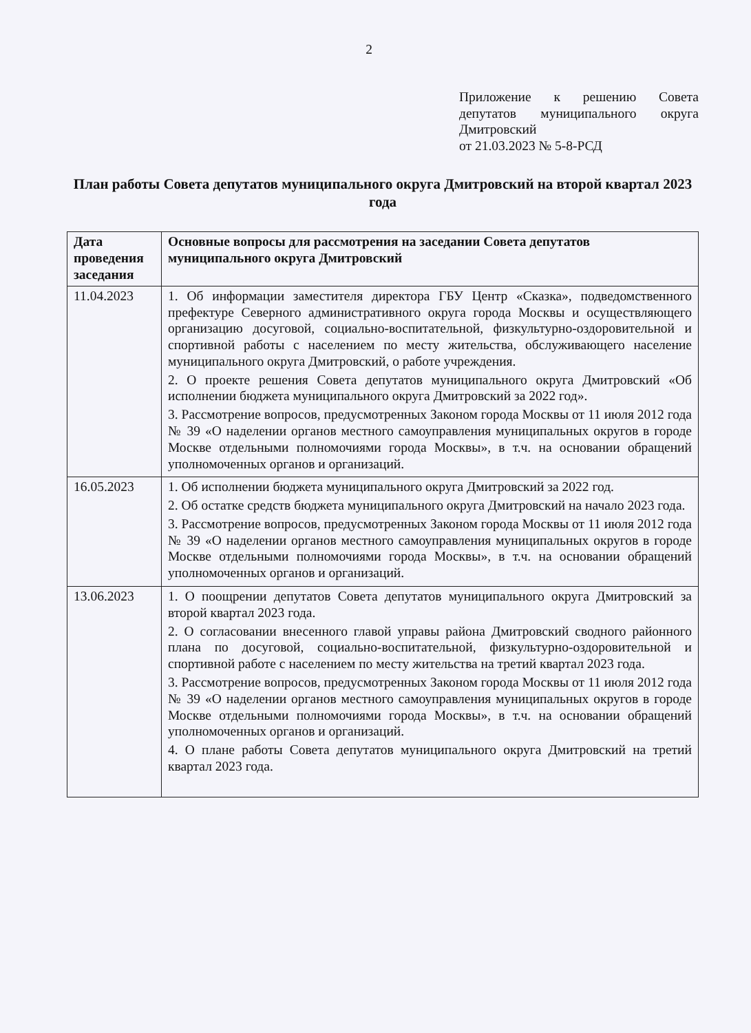2
Приложение к решению Совета депутатов муниципального округа Дмитровский
от 21.03.2023 № 5-8-РСД
План работы Совета депутатов муниципального округа Дмитровский на второй квартал 2023 года
| Дата проведения заседания | Основные вопросы для рассмотрения на заседании Совета депутатов муниципального округа Дмитровский |
| --- | --- |
| 11.04.2023 | 1. Об информации заместителя директора ГБУ Центр «Сказка», подведомственного префектуре Северного административного округа города Москвы и осуществляющего организацию досуговой, социально-воспитательной, физкультурно-оздоровительной и спортивной работы с населением по месту жительства, обслуживающего население муниципального округа Дмитровский, о работе учреждения. 2. О проекте решения Совета депутатов муниципального округа Дмитровский «Об исполнении бюджета муниципального округа Дмитровский за 2022 год». 3. Рассмотрение вопросов, предусмотренных Законом города Москвы от 11 июля 2012 года № 39 «О наделении органов местного самоуправления муниципальных округов в городе Москве отдельными полномочиями города Москвы», в т.ч. на основании обращений уполномоченных органов и организаций. |
| 16.05.2023 | 1. Об исполнении бюджета муниципального округа Дмитровский за 2022 год. 2. Об остатке средств бюджета муниципального округа Дмитровский на начало 2023 года. 3. Рассмотрение вопросов, предусмотренных Законом города Москвы от 11 июля 2012 года № 39 «О наделении органов местного самоуправления муниципальных округов в городе Москве отдельными полномочиями города Москвы», в т.ч. на основании обращений уполномоченных органов и организаций. |
| 13.06.2023 | 1. О поощрении депутатов Совета депутатов муниципального округа Дмитровский за второй квартал 2023 года. 2. О согласовании внесенного главой управы района Дмитровский сводного районного плана по досуговой, социально-воспитательной, физкультурно-оздоровительной и спортивной работе с населением по месту жительства на третий квартал 2023 года. 3. Рассмотрение вопросов, предусмотренных Законом города Москвы от 11 июля 2012 года № 39 «О наделении органов местного самоуправления муниципальных округов в городе Москве отдельными полномочиями города Москвы», в т.ч. на основании обращений уполномоченных органов и организаций. 4. О плане работы Совета депутатов муниципального округа Дмитровский на третий квартал 2023 года. |